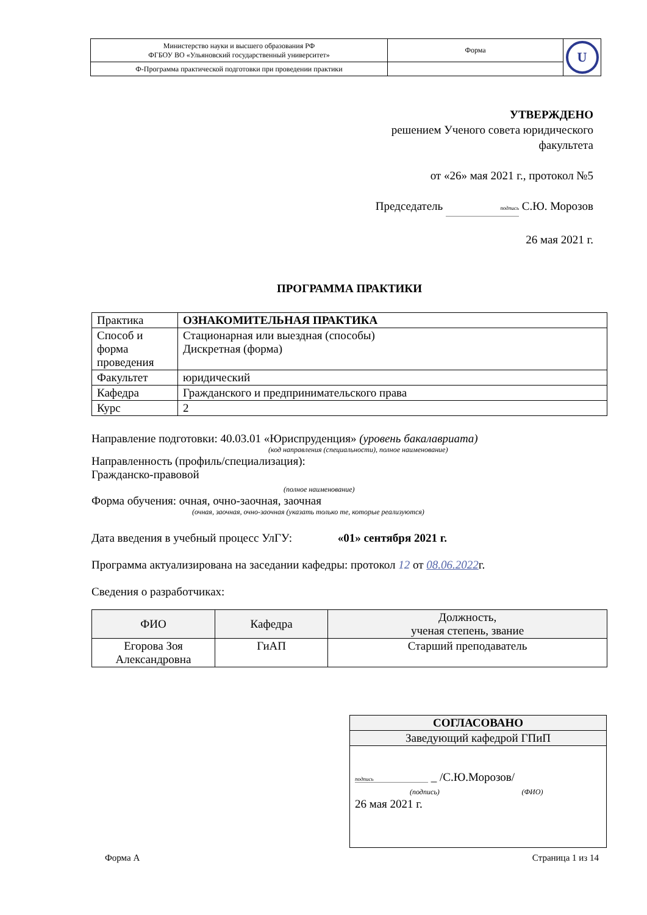| Министерство науки и высшего образования РФ ФГБОУ ВО «Ульяновский государственный университет» | Форма | U |
| Ф-Программа практической подготовки при проведении практики | | |
УТВЕРЖДЕНО
решением Ученого совета юридического
факультета
от «26» мая 2021 г., протокол №5
Председатель подпись С.Ю. Морозов
26 мая 2021 г.
ПРОГРАММА ПРАКТИКИ
| Практика | ОЗНАКОМИТЕЛЬНАЯ ПРАКТИКА |
| Способ и форма проведения | Стационарная или выездная (способы) Дискретная (форма) |
| Факультет | юридический |
| Кафедра | Гражданского и предпринимательского права |
| Курс | 2 |
Направление подготовки: 40.03.01 «Юриспруденция» (уровень бакалавриата)
(код направления (специальности), полное наименование)
Направленность (профиль/специализация):
Гражданско-правовой
(полное наименование)
Форма обучения: очная, очно-заочная, заочная
(очная, заочная, очно-заочная (указать только те, которые реализуются)
Дата введения в учебный процесс УлГУ: «01» сентября 2021 г.
Программа актуализирована на заседании кафедры: протокол 12 от 08.06.2022г.
Сведения о разработчиках:
| ФИО | Кафедра | Должность, ученая степень, звание |
| --- | --- | --- |
| Егорова Зоя Александровна | ГиАП | Старший преподаватель |
| СОГЛАСОВАНО |
| Заведующий кафедрой ГПиП |
| подпись _ /С.Ю.Морозов/ (подпись) (ФИО) 26 мая 2021 г. |
Форма А Страница 1 из 14